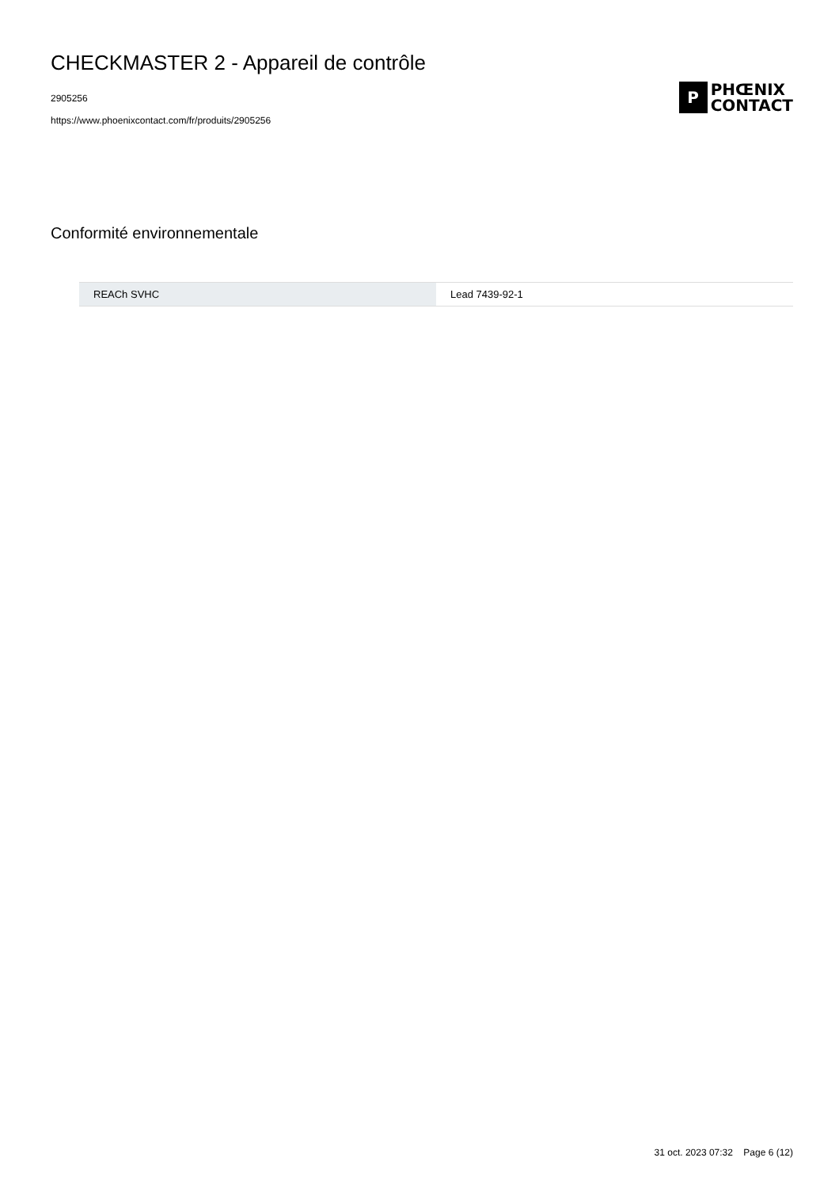CHECKMASTER 2 - Appareil de contrôle
2905256
https://www.phoenixcontact.com/fr/produits/2905256
P
PHŒNIX
CONTACT
Conformité environnementale
| REACh SVHC | Lead 7439-92-1 |
31 oct. 2023 07:32 Page 6 (12)